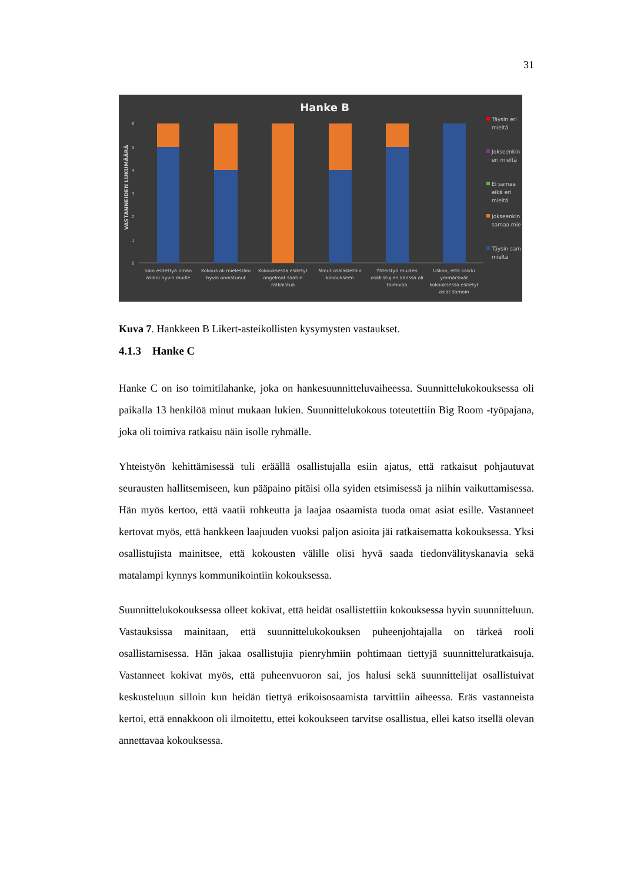31
Hanke B
VASTANNEIDEN LUKUMÄÄRÄ
6
5
4
3
2
1
0
Sain esitettyä oman
asiani hyvin muille
Kokous oli mielestäni
hyvin onnistunut
Kokouksessa esitetyt
ongelmat saatiin
ratkaistua
Minut osallistettiin
kokoukseen
Yhteistyö muiden
osallistujien kanssa oli
toimivaa
Uskon, että kaikki
ymmärsivät
kokouksessa esitetyt
asiat samoin
Täysin eri
mieltä
Jokseenkin
eri mieltä
Ei samaa
eikä eri
mieltä
Jokseenkin
samaa mie
Täysin sam
mieltä
Kuva 7. Hankkeen B Likert-asteikollisten kysymysten vastaukset.
4.1.3 Hanke C
Hanke C on iso toimitilahanke, joka on hankesuunnitteluvaiheessa. Suunnitteluko­kouksessa oli paikalla 13 henkilöä minut mukaan lukien. Suunnittelukokous toteu­tettiin Big Room -työpajana, joka oli toimiva ratkaisu näin isolle ryhmälle.
Yhteistyön kehittämisessä tuli eräällä osallistujalla esiin ajatus, että ratkaisut poh­jautuvat seurausten hallitsemiseen, kun pääpaino pitäisi olla syiden etsimisessä ja niihin vaikuttamisessa. Hän myös kertoo, että vaatii rohkeutta ja laajaa osaamista tuoda omat asiat esille. Vastanneet kertovat myös, että hankkeen laajuuden vuoksi paljon asioita jäi ratkaisematta kokouksessa. Yksi osallistujista mainitsee, että ko­kousten välille olisi hyvä saada tiedonvälityskanavia sekä matalampi kynnys kom­munikointiin kokouksessa.
Suunnittelukokouksessa olleet kokivat, että heidät osallistettiin kokouksessa hyvin suunnitteluun. Vastauksissa mainitaan, että suunnittelukokouksen puheenjohtajalla on tärkeä rooli osallistamisessa. Hän jakaa osallistujia pienryhmiin pohtimaan tiet­tyjä suunnitteluratkaisuja. Vastanneet kokivat myös, että puheenvuoron sai, jos ha­lusi sekä suunnittelijat osallistuivat keskusteluun silloin kun heidän tiettyä erikois­osaamista tarvittiin aiheessa. Eräs vastanneista kertoi, että ennakkoon oli ilmoitettu, ettei kokoukseen tarvitse osallistua, ellei katso itsellä olevan annettavaa kokouk­sessa.